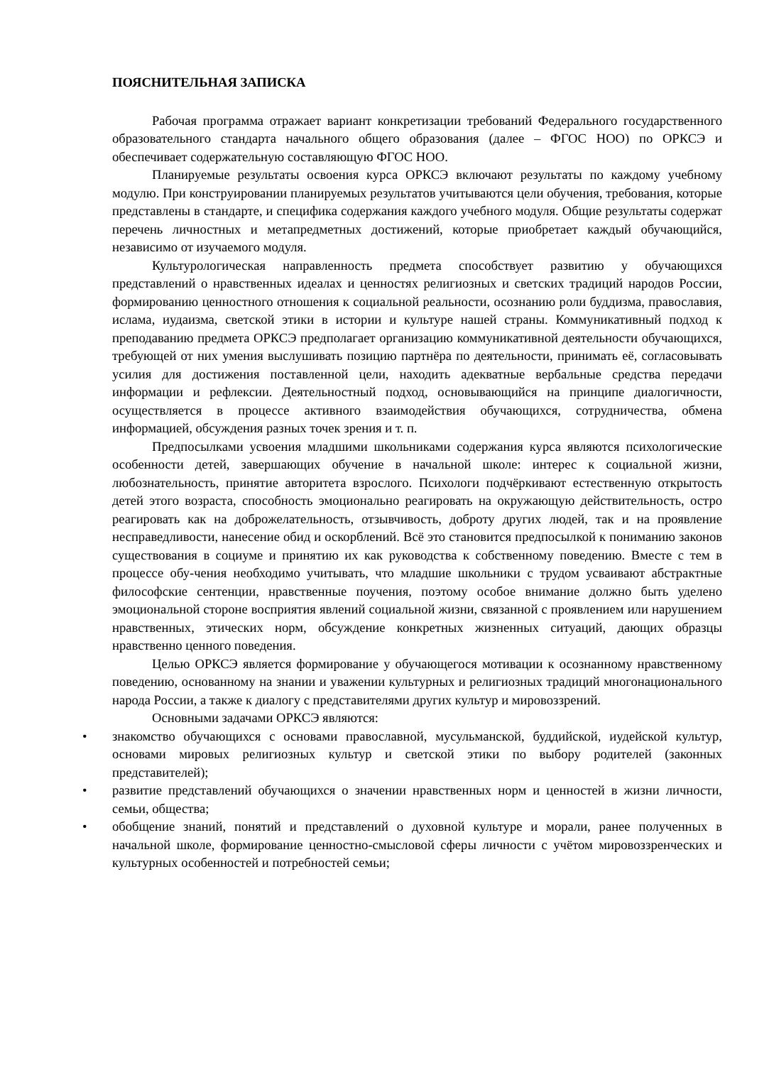ПОЯСНИТЕЛЬНАЯ ЗАПИСКА
Рабочая программа отражает вариант конкретизации требований Федерального государственного образовательного стандарта начального общего образования (далее – ФГОС НОО) по ОРКСЭ и обеспечивает содержательную составляющую ФГОС НОО.
Планируемые результаты освоения курса ОРКСЭ включают результаты по каждому учебному модулю. При конструировании планируемых результатов учитываются цели обучения, требования, которые представлены в стандарте, и специфика содержания каждого учебного модуля. Общие результаты содержат перечень личностных и метапредметных достижений, которые приобретает каждый обучающийся, независимо от изучаемого модуля.
Культурологическая направленность предмета способствует развитию у обучающихся представлений о нравственных идеалах и ценностях религиозных и светских традиций народов России, формированию ценностного отношения к социальной реальности, осознанию роли буддизма, православия, ислама, иудаизма, светской этики в истории и культуре нашей страны. Коммуникативный подход к преподаванию предмета ОРКСЭ предполагает организацию коммуникативной деятельности обучающихся, требующей от них умения выслушивать позицию партнёра по деятельности, принимать её, согласовывать усилия для достижения поставленной цели, находить адекватные вербальные средства передачи информации и рефлексии. Деятельностный подход, основывающийся на принципе диалогичности, осуществляется в процессе активного взаимодействия обучающихся, сотрудничества, обмена информацией, обсуждения разных точек зрения и т. п.
Предпосылками усвоения младшими школьниками содержания курса являются психологические особенности детей, завершающих обучение в начальной школе: интерес к социальной жизни, любознательность, принятие авторитета взрослого. Психологи подчёркивают естественную открытость детей этого возраста, способность эмоционально реагировать на окружающую действительность, остро реагировать как на доброжелательность, отзывчивость, доброту других людей, так и на проявление несправедливости, нанесение обид и оскорблений. Всё это становится предпосылкой к пониманию законов существования в социуме и принятию их как руководства к собственному поведению. Вместе с тем в процессе обу-чения необходимо учитывать, что младшие школьники с трудом усваивают абстрактные философские сентенции, нравственные поучения, поэтому особое внимание должно быть уделено эмоциональной стороне восприятия явлений социальной жизни, связанной с проявлением или нарушением нравственных, этических норм, обсуждение конкретных жизненных ситуаций, дающих образцы нравственно ценного поведения.
Целью ОРКСЭ является формирование у обучающегося мотивации к осознанному нравственному поведению, основанному на знании и уважении культурных и религиозных традиций многонационального народа России, а также к диалогу с представителями других культур и мировоззрений.
Основными задачами ОРКСЭ являются:
• знакомство обучающихся с основами православной, мусульманской, буддийской, иудейской культур, основами мировых религиозных культур и светской этики по выбору родителей (законных представителей);
• развитие представлений обучающихся о значении нравственных норм и ценностей в жизни личности, семьи, общества;
• обобщение знаний, понятий и представлений о духовной культуре и морали, ранее полученных в начальной школе, формирование ценностно-смысловой сферы личности с учётом мировоззренческих и культурных особенностей и потребностей семьи;